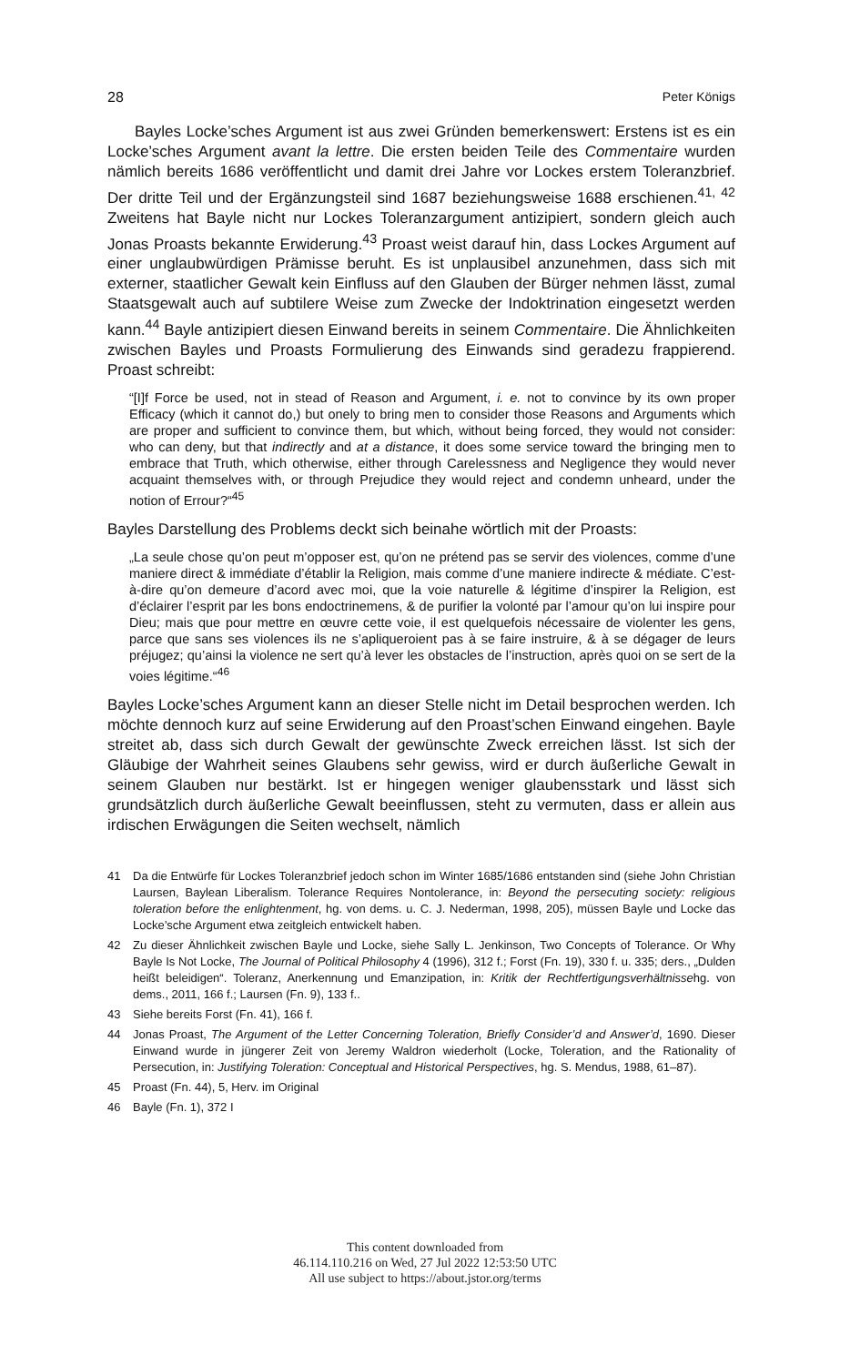28 Peter Königs
Bayles Locke’sches Argument ist aus zwei Gründen bemerkenswert: Erstens ist es ein Locke’sches Argument avant la lettre. Die ersten beiden Teile des Commentaire wurden nämlich bereits 1686 veröffentlicht und damit drei Jahre vor Lockes erstem Toleranzbrief. Der dritte Teil und der Ergänzungsteil sind 1687 beziehungsweise 1688 erschienen.<sup>41, 42</sup> Zweitens hat Bayle nicht nur Lockes Toleranzargument antizipiert, sondern gleich auch Jonas Proasts bekannte Erwiderung.<sup>43</sup> Proast weist darauf hin, dass Lockes Argument auf einer unglaubwürdigen Prämisse beruht. Es ist unplausibel anzunehmen, dass sich mit externer, staatlicher Gewalt kein Einfluss auf den Glauben der Bürger nehmen lässt, zumal Staatsgewalt auch auf subtilere Weise zum Zwecke der Indoktrination eingesetzt werden kann.<sup>44</sup> Bayle antizipiert diesen Einwand bereits in seinem Commentaire. Die Ähnlichkeiten zwischen Bayles und Proasts Formulierung des Einwands sind geradezu frappierend. Proast schreibt:
“[I]f Force be used, not in stead of Reason and Argument, i. e. not to convince by its own proper Efficacy (which it cannot do,) but onely to bring men to consider those Reasons and Arguments which are proper and sufficient to convince them, but which, without being forced, they would not consider: who can deny, but that indirectly and at a distance, it does some service toward the bringing men to embrace that Truth, which otherwise, either through Carelessness and Negligence they would never acquaint themselves with, or through Prejudice they would reject and condemn unheard, under the notion of Errour?“<sup>45</sup>
Bayles Darstellung des Problems deckt sich beinahe wörtlich mit der Proasts:
„La seule chose qu’on peut m’opposer est, qu’on ne prétend pas se servir des violences, comme d’une maniere direct & immédiate d’établir la Religion, mais comme d’une maniere indirecte & médiate. C’est-à-dire qu’on demeure d’acord avec moi, que la voie naturelle & légitime d’inspirer la Religion, est d’éclairer l’esprit par les bons endoctrinemens, & de purifier la volonté par l’amour qu’on lui inspire pour Dieu; mais que pour mettre en œuvre cette voie, il est quelquefois nécessaire de violenter les gens, parce que sans ses violences ils ne s’apliqueroient pas à se faire instruire, & à se dégager de leurs préjugez; qu’ainsi la violence ne sert qu’à lever les obstacles de l’instruction, après quoi on se sert de la voies légitime.“<sup>46</sup>
Bayles Locke’sches Argument kann an dieser Stelle nicht im Detail besprochen werden. Ich möchte dennoch kurz auf seine Erwiderung auf den Proast’schen Einwand eingehen. Bayle streitet ab, dass sich durch Gewalt der gewünschte Zweck erreichen lässt. Ist sich der Gläubige der Wahrheit seines Glaubens sehr gewiss, wird er durch äußerliche Gewalt in seinem Glauben nur bestärkt. Ist er hingegen weniger glaubensstark und lässt sich grundsätzlich durch äußerliche Gewalt beeinflussen, steht zu vermuten, dass er allein aus irdischen Erwägungen die Seiten wechselt, nämlich
41 Da die Entwürfe für Lockes Toleranzbrief jedoch schon im Winter 1685/1686 entstanden sind (siehe John Christian Laursen, Baylean Liberalism. Tolerance Requires Nontolerance, in: Beyond the persecuting society: religious toleration before the enlightenment, hg. von dems. u. C. J. Nederman, 1998, 205), müssen Bayle und Locke das Locke’sche Argument etwa zeitgleich entwickelt haben.
42 Zu dieser Ähnlichkeit zwischen Bayle und Locke, siehe Sally L. Jenkinson, Two Concepts of Tolerance. Or Why Bayle Is Not Locke, The Journal of Political Philosophy 4 (1996), 312 f.; Forst (Fn. 19), 330 f. u. 335; ders., „Dulden heißt beleidigen“. Toleranz, Anerkennung und Emanzipation, in: Kritik der Rechtfertigungsverhältnissehg. von dems., 2011, 166 f.; Laursen (Fn. 9), 133 f..
43 Siehe bereits Forst (Fn. 41), 166 f.
44 Jonas Proast, The Argument of the Letter Concerning Toleration, Briefly Consider’d and Answer’d, 1690. Dieser Einwand wurde in jüngerer Zeit von Jeremy Waldron wiederholt (Locke, Toleration, and the Rationality of Persecution, in: Justifying Toleration: Conceptual and Historical Perspectives, hg. S. Mendus, 1988, 61–87).
45 Proast (Fn. 44), 5, Herv. im Original
46 Bayle (Fn. 1), 372 I
This content downloaded from
46.114.110.216 on Wed, 27 Jul 2022 12:53:50 UTC
All use subject to https://about.jstor.org/terms